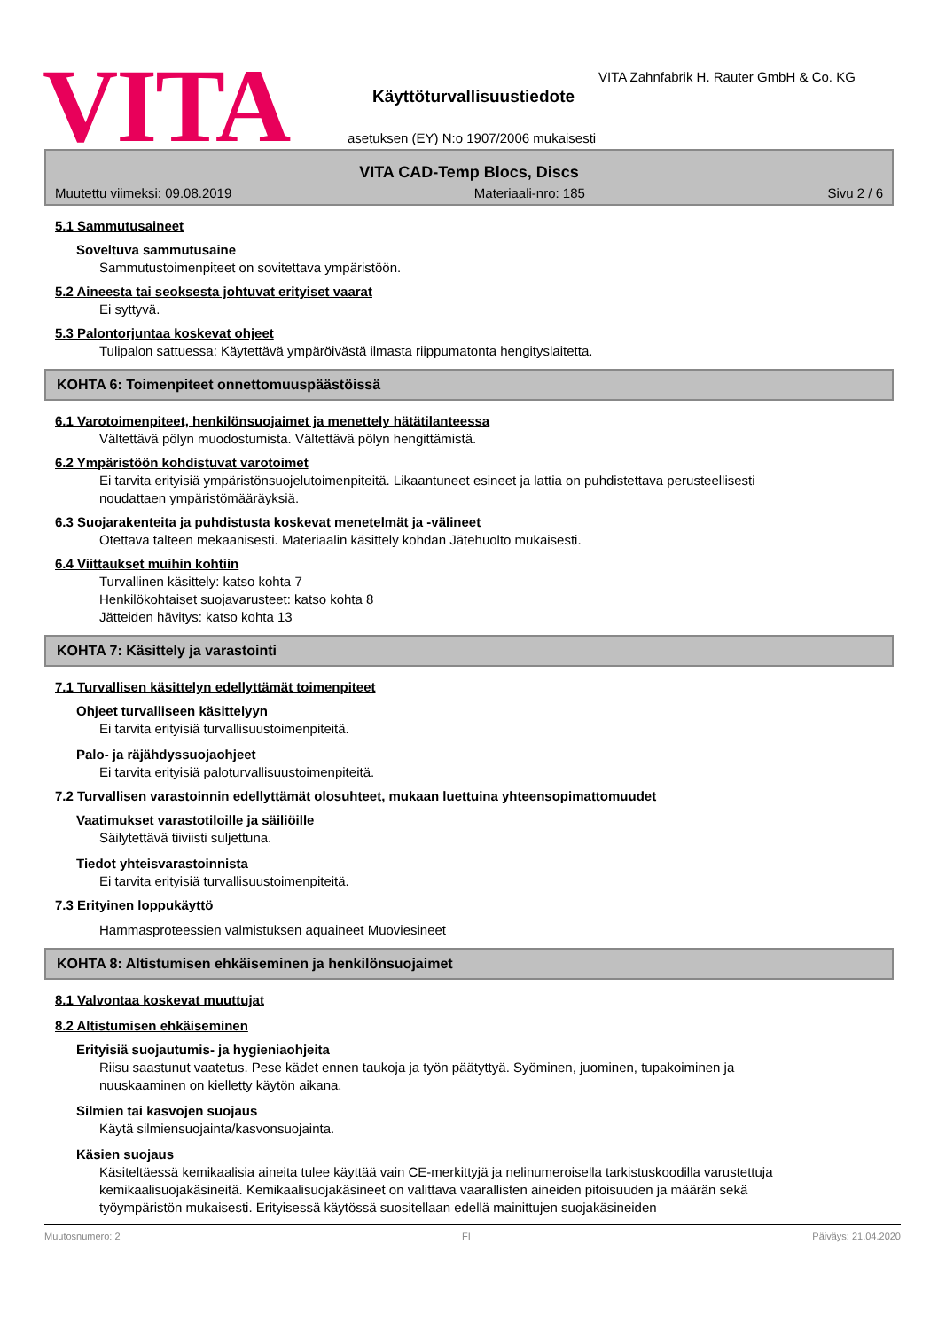VITA
VITA Zahnfabrik H. Rauter GmbH & Co. KG
Käyttöturvallisuustiedote
asetuksen (EY) N:o 1907/2006 mukaisesti
VITA CAD-Temp Blocs, Discs
Muutettu viimeksi: 09.08.2019 Materiaali-nro: 185 Sivu 2 / 6
5.1 Sammutusaineet
Soveltuva sammutusaine
Sammutustoimenpiteet on sovitettava ympäristöön.
5.2 Aineesta tai seoksesta johtuvat erityiset vaarat
Ei syttyvä.
5.3 Palontorjuntaa koskevat ohjeet
Tulipalon sattuessa: Käytettävä ympäröivästä ilmasta riippumatonta hengityslaitetta.
KOHTA 6: Toimenpiteet onnettomuuspäästöissä
6.1 Varotoimenpiteet, henkilönsuojaimet ja menettely hätätilanteessa
Vältettävä pölyn muodostumista. Vältettävä pölyn hengittämistä.
6.2 Ympäristöön kohdistuvat varotoimet
Ei tarvita erityisiä ympäristönsuojelutoimenpiteitä. Likaantuneet esineet ja lattia on puhdistettava perusteellisesti noudattaen ympäristömääräyksiä.
6.3 Suojarakenteita ja puhdistusta koskevat menetelmät ja -välineet
Otettava talteen mekaanisesti. Materiaalin käsittely kohdan Jätehuolto mukaisesti.
6.4 Viittaukset muihin kohtiin
Turvallinen käsittely: katso kohta 7
Henkilökohtaiset suojavarusteet: katso kohta 8
Jätteiden hävitys: katso kohta 13
KOHTA 7: Käsittely ja varastointi
7.1 Turvallisen käsittelyn edellyttämät toimenpiteet
Ohjeet turvalliseen käsittelyyn
Ei tarvita erityisiä turvallisuustoimenpiteitä.
Palo- ja räjähdyssuojaohjeet
Ei tarvita erityisiä paloturvallisuustoimenpiteitä.
7.2 Turvallisen varastoinnin edellyttämät olosuhteet, mukaan luettuina yhteensopimattomuudet
Vaatimukset varastotiloille ja säiliöille
Säilytettävä tiiviisti suljettuna.
Tiedot yhteisvarastoinnista
Ei tarvita erityisiä turvallisuustoimenpiteitä.
7.3 Erityinen loppukäyttö
Hammasproteessien valmistuksen aquaineet Muoviesineet
KOHTA 8: Altistumisen ehkäiseminen ja henkilönsuojaimet
8.1 Valvontaa koskevat muuttujat
8.2 Altistumisen ehkäiseminen
Erityisiä suojautumis- ja hygieniaohjeita
Riisu saastunut vaatetus. Pese kädet ennen taukoja ja työn päätyttyä. Syöminen, juominen, tupakoiminen ja nuuskaaminen on kielletty käytön aikana.
Silmien tai kasvojen suojaus
Käytä silmiensuojainta/kasvonsuojainta.
Käsien suojaus
Käsiteltäessä kemikaalisia aineita tulee käyttää vain CE-merkittyjä ja nelinumeroisella tarkistuskoodilla varustettuja kemikaalisuojakäsineitä. Kemikaalisuojakäsineet on valittava vaarallisten aineiden pitoisuuden ja määrän sekä työympäristön mukaisesti. Erityisessä käytössä suositellaan edellä mainittujen suojakäsineiden
Muutosnumero: 2 FI Päiväys: 21.04.2020